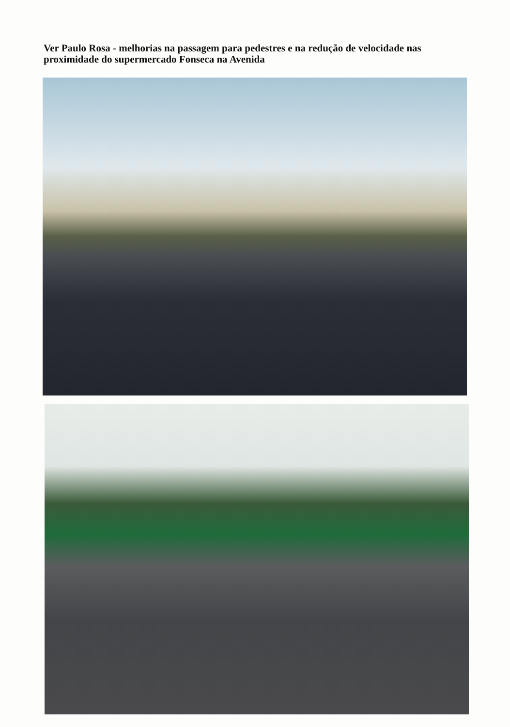Ver Paulo Rosa - melhorias na passagem para pedestres e na redução de velocidade nas proximidade do supermercado Fonseca na Avenida